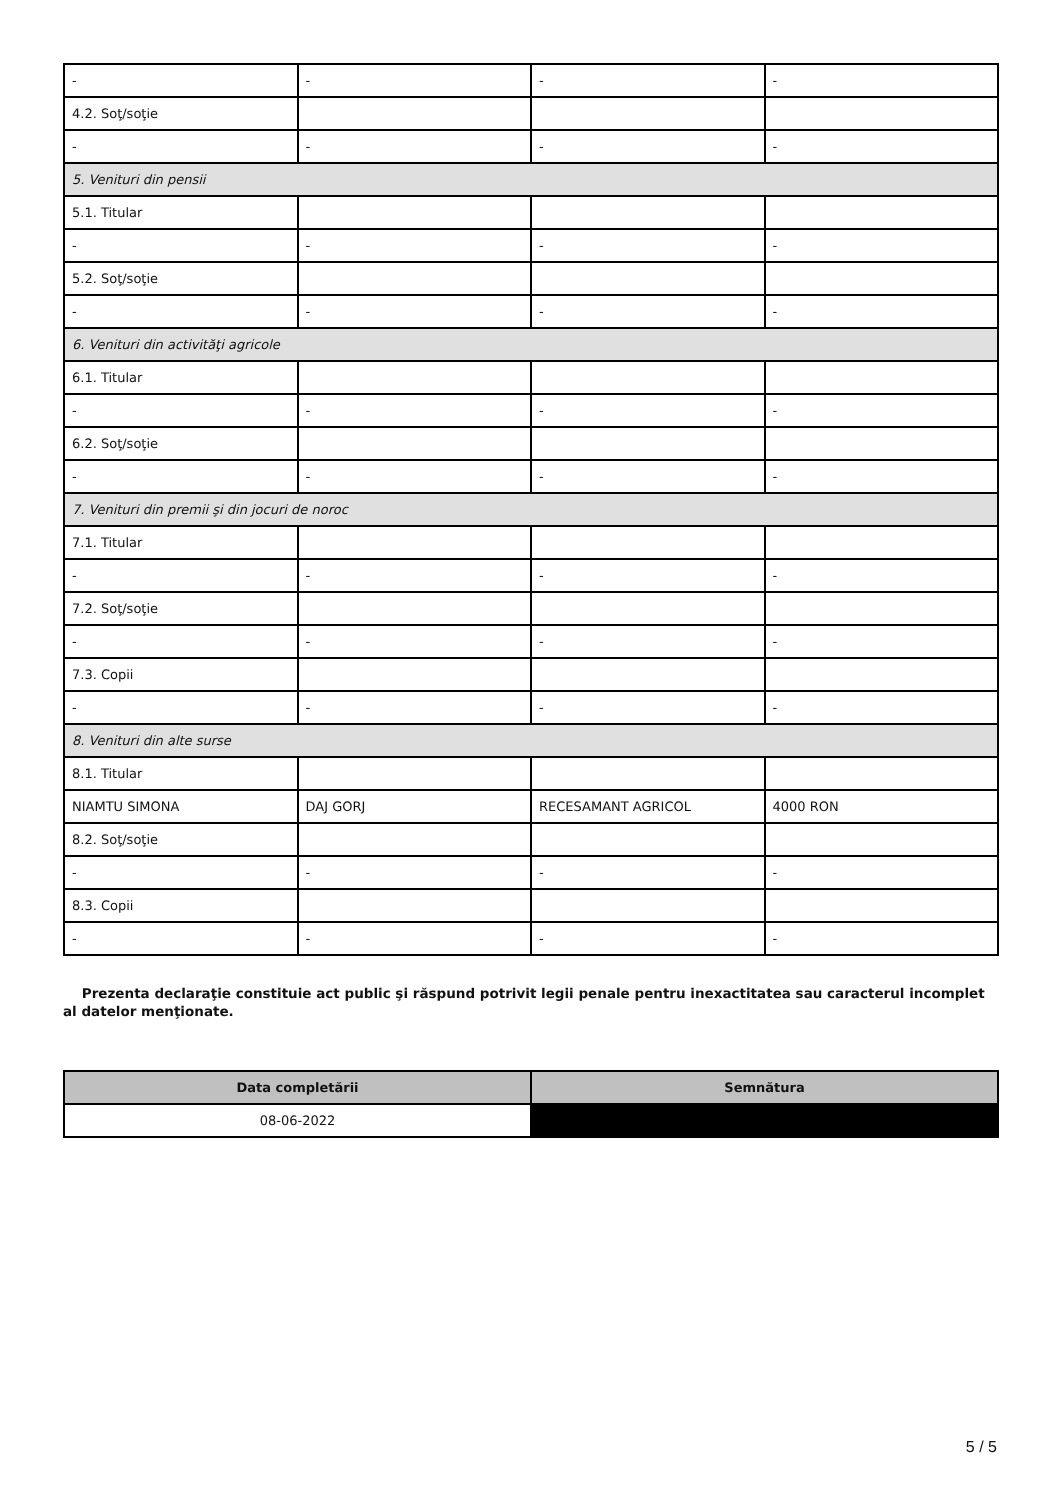| - | - | - | - |
| 4.2. Soţ/soţie | | | |
| - | - | - | - |
| 5. Venituri din pensii | | | |
| 5.1. Titular | | | |
| - | - | - | - |
| 5.2. Soţ/soţie | | | |
| - | - | - | - |
| 6. Venituri din activităţi agricole | | | |
| 6.1. Titular | | | |
| - | - | - | - |
| 6.2. Soţ/soţie | | | |
| - | - | - | - |
| 7. Venituri din premii şi din jocuri de noroc | | | |
| 7.1. Titular | | | |
| - | - | - | - |
| 7.2. Soţ/soţie | | | |
| - | - | - | - |
| 7.3. Copii | | | |
| - | - | - | - |
| 8. Venituri din alte surse | | | |
| 8.1. Titular | | | |
| NIAMTU SIMONA | DAJ GORJ | RECESAMANT AGRICOL | 4000 RON |
| 8.2. Soţ/soţie | | | |
| - | - | - | - |
| 8.3. Copii | | | |
| - | - | - | - |
Prezenta declaraţie constituie act public şi răspund potrivit legii penale pentru inexactitatea sau caracterul incomplet al datelor menţionate.
| Data completării | Semnătura |
| --- | --- |
| 08-06-2022 | |
5 / 5